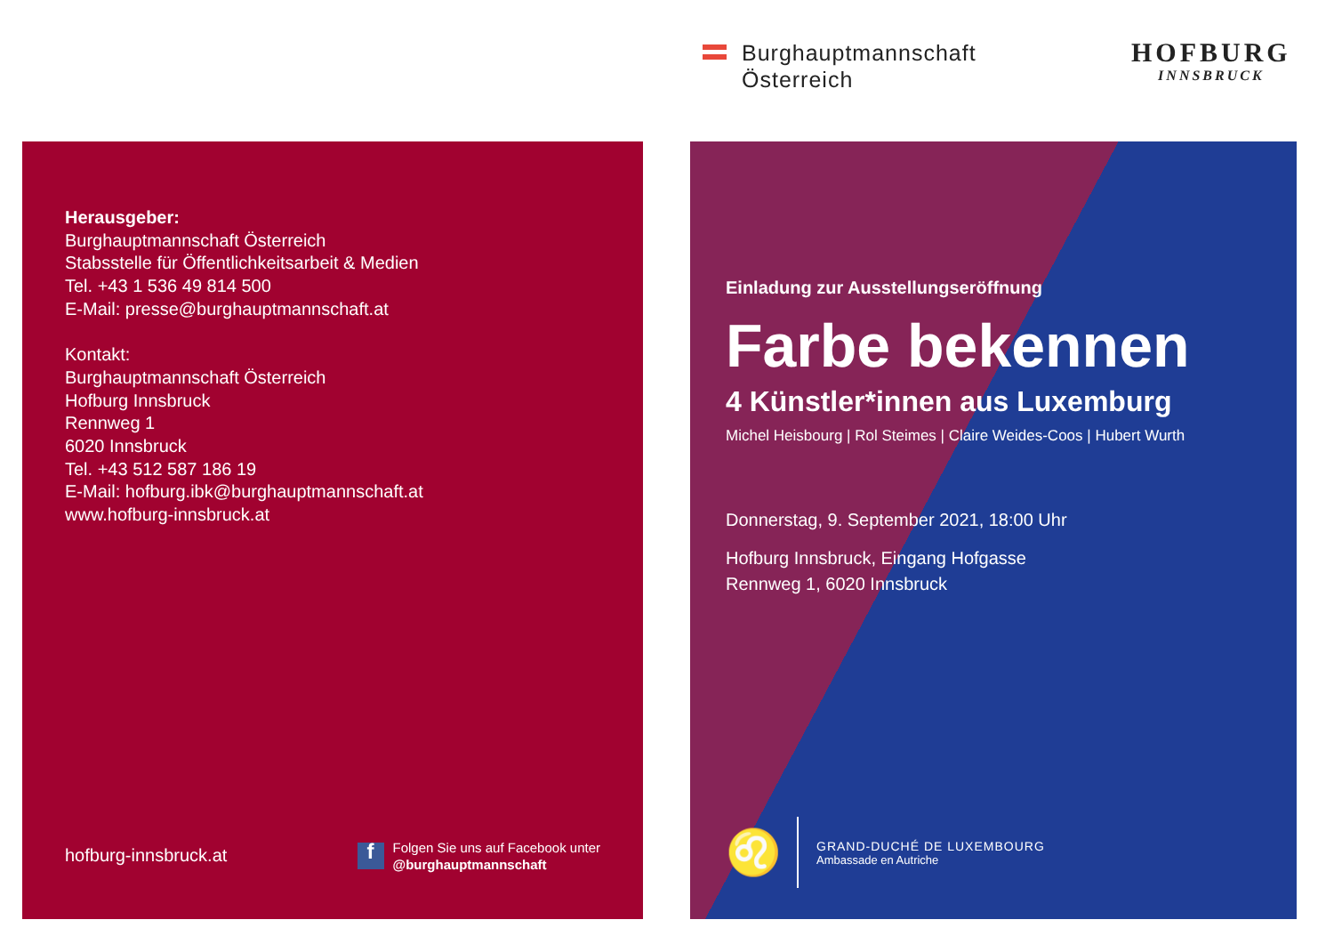Burghauptmannschaft
Österreich
HOFBURG
INNSBRUCK
Herausgeber:
Burghauptmannschaft Österreich
Stabsstelle für Öffentlichkeitsarbeit & Medien
Tel. +43 1 536 49 814 500
E-Mail: presse@burghauptmannschaft.at
Kontakt:
Burghauptmannschaft Österreich
Hofburg Innsbruck
Rennweg 1
6020 Innsbruck
Tel. +43 512 587 186 19
E-Mail: hofburg.ibk@burghauptmannschaft.at
www.hofburg-innsbruck.at
hofburg-innsbruck.at
f
Folgen Sie uns auf Facebook unter
@burghauptmannschaft
Einladung zur Ausstellungseröffnung
Farbe bekennen
4 Künstler*innen aus Luxemburg
Michel Heisbourg | Rol Steimes | Claire Weides-Coos | Hubert Wurth
Donnerstag, 9. September 2021, 18:00 Uhr
Hofburg Innsbruck, Eingang Hofgasse
Rennweg 1, 6020 Innsbruck
♌
GRAND-DUCHÉ DE LUXEMBOURG
Ambassade en Autriche